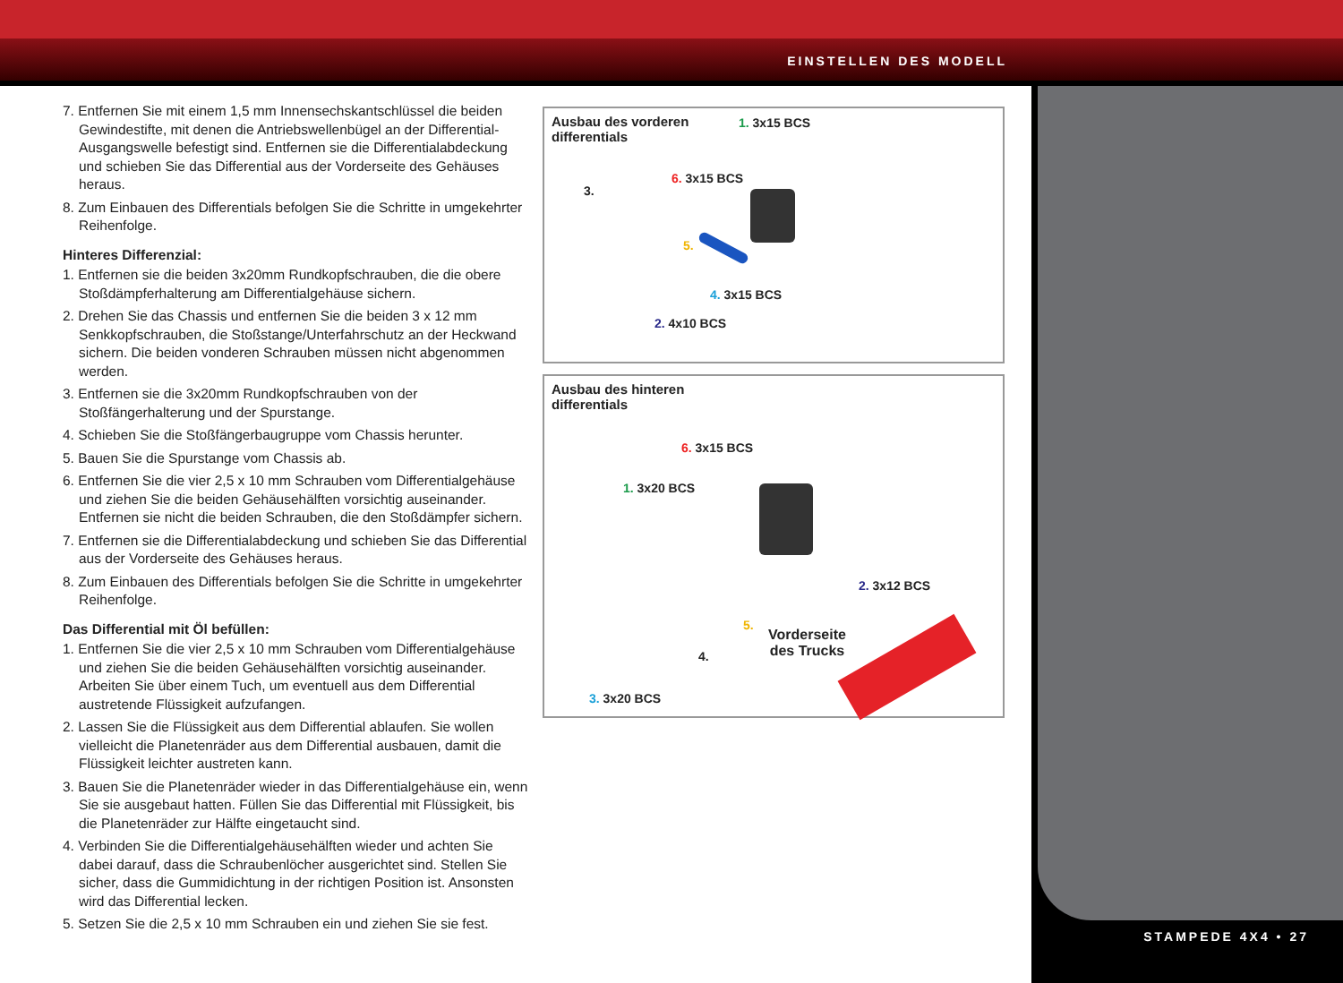EINSTELLEN DES MODELL
STAMPEDE 4X4 • 27
7. Entfernen Sie mit einem 1,5 mm Innensechskantschlüssel die beiden Gewindestifte, mit denen die Antriebswellenbügel an der Differential-Ausgangswelle befestigt sind. Entfernen sie die Differentialabdeckung und schieben Sie das Differential aus der Vorderseite des Gehäuses heraus.
8. Zum Einbauen des Differentials befolgen Sie die Schritte in umgekehrter Reihenfolge.
Hinteres Differenzial:
1. Entfernen sie die beiden 3x20mm Rundkopfschrauben, die die obere Stoßdämpferhalterung am Differentialgehäuse sichern.
2. Drehen Sie das Chassis und entfernen Sie die beiden 3 x 12 mm Senkkopfschrauben, die Stoßstange/Unterfahrschutz an der Heckwand sichern. Die beiden vonderen Schrauben müssen nicht abgenommen werden.
3. Entfernen sie die 3x20mm Rundkopfschrauben von der Stoßfängerhalterung und der Spurstange.
4. Schieben Sie die Stoßfängerbaugruppe vom Chassis herunter.
5. Bauen Sie die Spurstange vom Chassis ab.
6. Entfernen Sie die vier 2,5 x 10 mm Schrauben vom Differentialgehäuse und ziehen Sie die beiden Gehäusehälften vorsichtig auseinander. Entfernen sie nicht die beiden Schrauben, die den Stoßdämpfer sichern.
7. Entfernen sie die Differentialabdeckung und schieben Sie das Differential aus der Vorderseite des Gehäuses heraus.
8. Zum Einbauen des Differentials befolgen Sie die Schritte in umgekehrter Reihenfolge.
Das Differential mit Öl befüllen:
1. Entfernen Sie die vier 2,5 x 10 mm Schrauben vom Differentialgehäuse und ziehen Sie die beiden Gehäusehälften vorsichtig auseinander. Arbeiten Sie über einem Tuch, um eventuell aus dem Differential austretende Flüssigkeit aufzufangen.
2. Lassen Sie die Flüssigkeit aus dem Differential ablaufen. Sie wollen vielleicht die Planetenräder aus dem Differential ausbauen, damit die Flüssigkeit leichter austreten kann.
3. Bauen Sie die Planetenräder wieder in das Differentialgehäuse ein, wenn Sie sie ausgebaut hatten. Füllen Sie das Differential mit Flüssigkeit, bis die Planetenräder zur Hälfte eingetaucht sind.
4. Verbinden Sie die Differentialgehäusehälften wieder und achten Sie dabei darauf, dass die Schraubenlöcher ausgerichtet sind. Stellen Sie sicher, dass die Gummidichtung in der richtigen Position ist. Ansonsten wird das Differential lecken.
5. Setzen Sie die 2,5 x 10 mm Schrauben ein und ziehen Sie sie fest.
Ausbau des vorderen
differentials
1. 3x15 BCS
6. 3x15 BCS
3.
5.
4. 3x15 BCS
2. 4x10 BCS
Ausbau des hinteren
differentials
6. 3x15 BCS
1. 3x20 BCS
2. 3x12 BCS
5.
4.
3. 3x20 BCS
Vorderseite
des Trucks